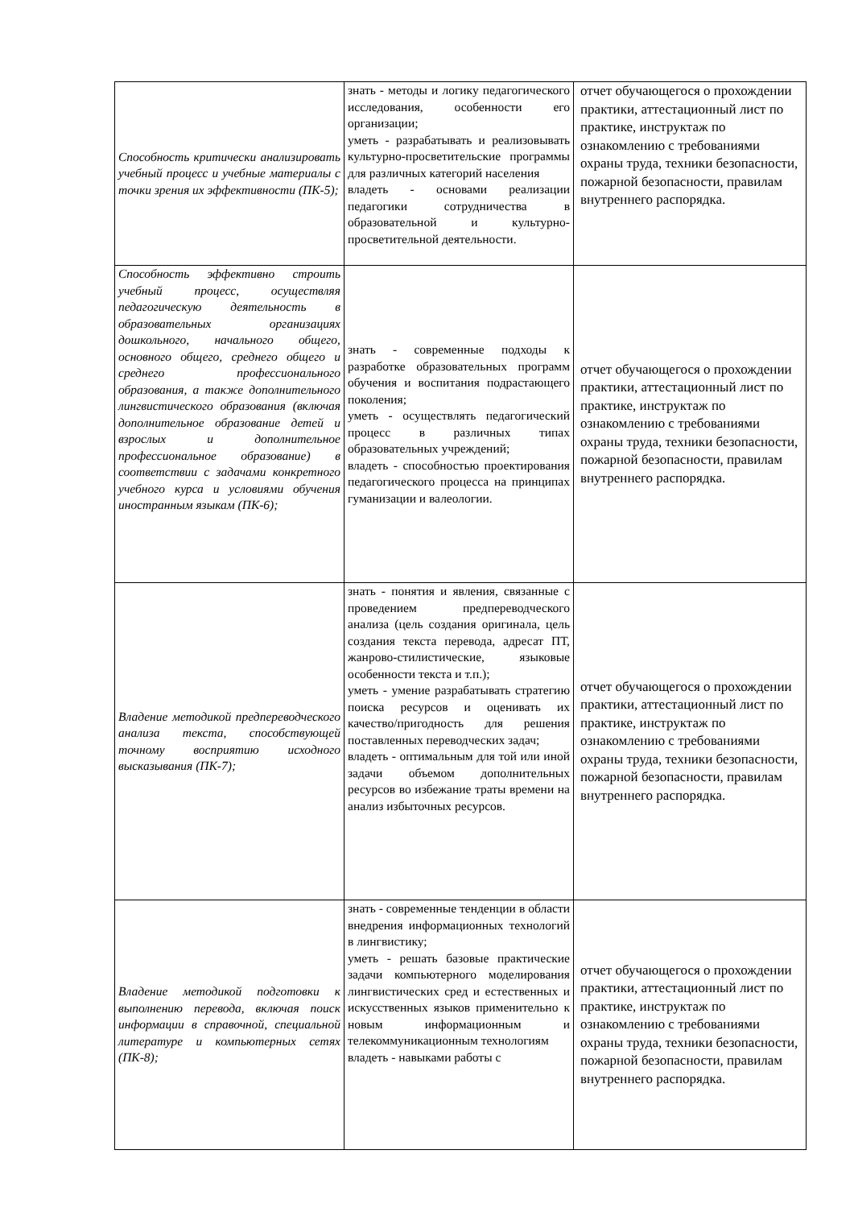| Способность критически анализировать учебный процесс и учебные материалы с точки зрения их эффективности (ПК-5); | знать - методы и логику педагогического исследования, особенности его организации; уметь - разрабатывать и реализовывать культурно-просветительские программы для различных категорий населения владеть - основами реализации педагогики сотрудничества в образовательной и культурно-просветительной деятельности. | отчет обучающегося о прохождении практики, аттестационный лист по практике, инструктаж по ознакомлению с требованиями охраны труда, техники безопасности, пожарной безопасности, правилам внутреннего распорядка. |
| Способность эффективно строить учебный процесс, осуществляя педагогическую деятельность в образовательных организациях дошкольного, начального общего, основного общего, среднего общего и среднего профессионального образования, а также дополнительного лингвистического образования (включая дополнительное образование детей и взрослых и дополнительное профессиональное образование) в соответствии с задачами конкретного учебного курса и условиями обучения иностранным языкам (ПК-6); | знать - современные подходы к разработке образовательных программ обучения и воспитания подрастающего поколения; уметь - осуществлять педагогический процесс в различных типах образовательных учреждений; владеть - способностью проектирования педагогического процесса на принципах гуманизации и валеологии. | отчет обучающегося о прохождении практики, аттестационный лист по практике, инструктаж по ознакомлению с требованиями охраны труда, техники безопасности, пожарной безопасности, правилам внутреннего распорядка. |
| Владение методикой предпереводческого анализа текста, способствующей точному восприятию исходного высказывания (ПК-7); | знать - понятия и явления, связанные с проведением предпереводческого анализа (цель создания оригинала, цель создания текста перевода, адресат ПТ, жанрово-стилистические, языковые особенности текста и т.п.); уметь - умение разрабатывать стратегию поиска ресурсов и оценивать их качество/пригодность для решения поставленных переводческих задач; владеть - оптимальным для той или иной задачи объемом дополнительных ресурсов во избежание траты времени на анализ избыточных ресурсов. | отчет обучающегося о прохождении практики, аттестационный лист по практике, инструктаж по ознакомлению с требованиями охраны труда, техники безопасности, пожарной безопасности, правилам внутреннего распорядка. |
| Владение методикой подготовки к выполнению перевода, включая поиск информации в справочной, специальной литературе и компьютерных сетях (ПК-8); | знать - современные тенденции в области внедрения информационных технологий в лингвистику; уметь - решать базовые практические задачи компьютерного моделирования лингвистических сред и естественных и искусственных языков применительно к новым информационным и телекоммуникационным технологиям владеть - навыками работы с | отчет обучающегося о прохождении практики, аттестационный лист по практике, инструктаж по ознакомлению с требованиями охраны труда, техники безопасности, пожарной безопасности, правилам внутреннего распорядка. |